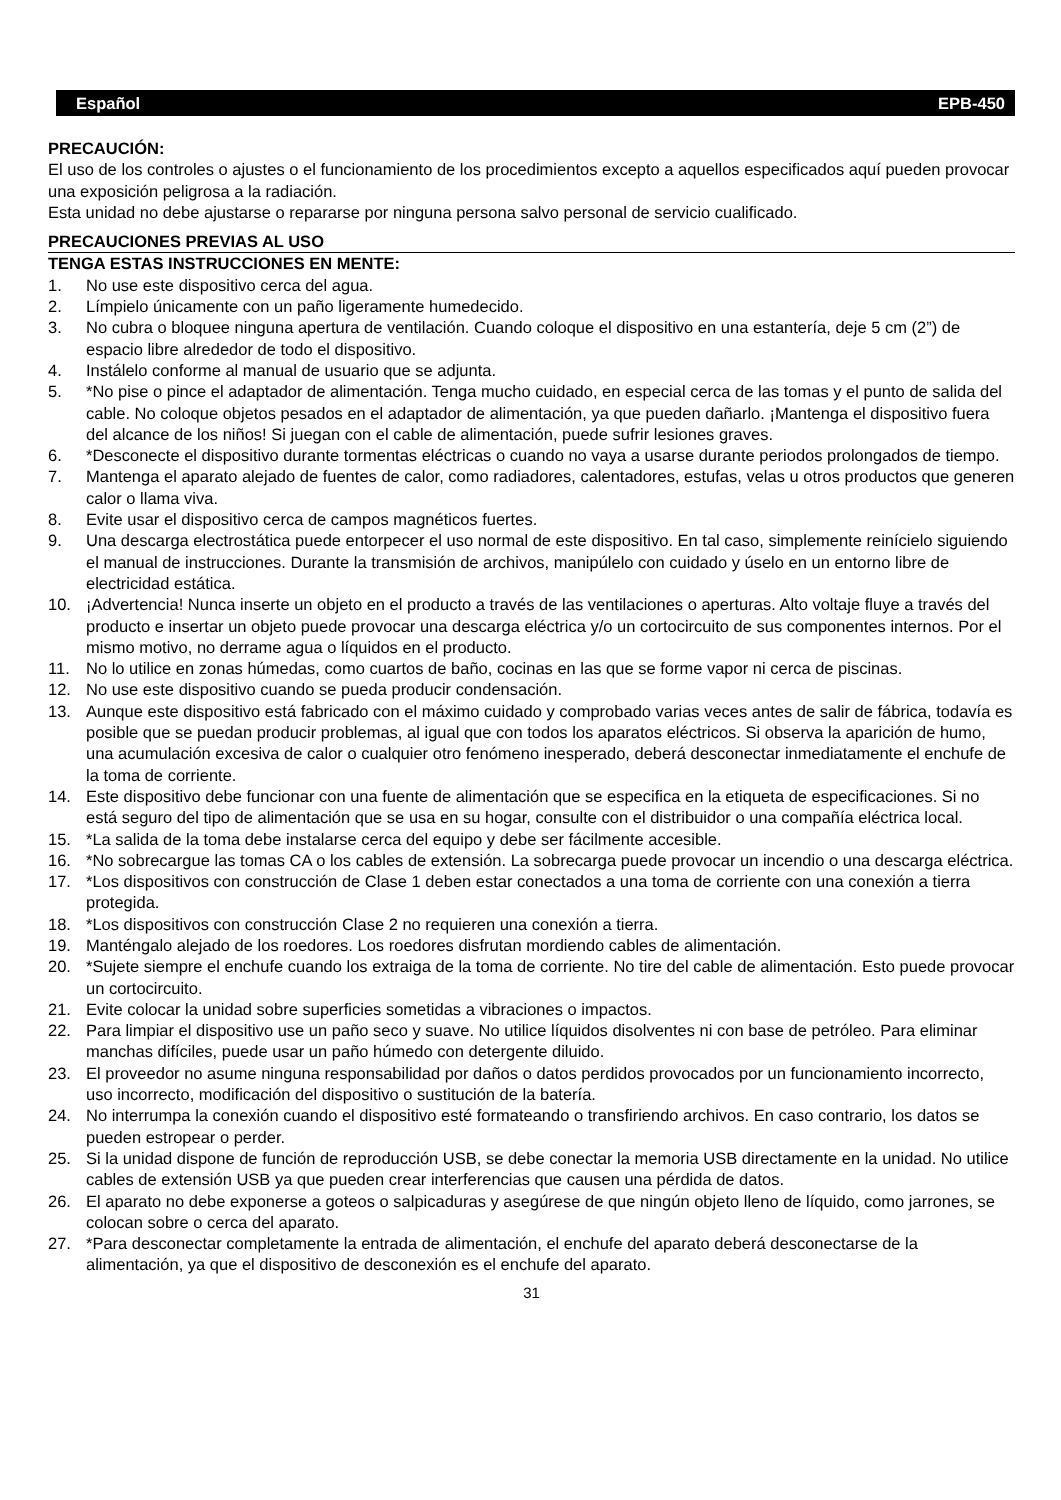Español EPB-450
PRECAUCIÓN:
El uso de los controles o ajustes o el funcionamiento de los procedimientos excepto a aquellos especificados aquí pueden provocar una exposición peligrosa a la radiación.
Esta unidad no debe ajustarse o repararse por ninguna persona salvo personal de servicio cualificado.
PRECAUCIONES PREVIAS AL USO
TENGA ESTAS INSTRUCCIONES EN MENTE:
1. No use este dispositivo cerca del agua.
2. Límpielo únicamente con un paño ligeramente humedecido.
3. No cubra o bloquee ninguna apertura de ventilación. Cuando coloque el dispositivo en una estantería, deje 5 cm (2”) de espacio libre alrededor de todo el dispositivo.
4. Instálelo conforme al manual de usuario que se adjunta.
5. *No pise o pince el adaptador de alimentación. Tenga mucho cuidado, en especial cerca de las tomas y el punto de salida del cable. No coloque objetos pesados en el adaptador de alimentación, ya que pueden dañarlo. ¡Mantenga el dispositivo fuera del alcance de los niños! Si juegan con el cable de alimentación, puede sufrir lesiones graves.
6. *Desconecte el dispositivo durante tormentas eléctricas o cuando no vaya a usarse durante periodos prolongados de tiempo.
7. Mantenga el aparato alejado de fuentes de calor, como radiadores, calentadores, estufas, velas u otros productos que generen calor o llama viva.
8. Evite usar el dispositivo cerca de campos magnéticos fuertes.
9. Una descarga electrostática puede entorpecer el uso normal de este dispositivo. En tal caso, simplemente reinícielo siguiendo el manual de instrucciones. Durante la transmisión de archivos, manipúlelo con cuidado y úselo en un entorno libre de electricidad estática.
10. ¡Advertencia! Nunca inserte un objeto en el producto a través de las ventilaciones o aperturas. Alto voltaje fluye a través del producto e insertar un objeto puede provocar una descarga eléctrica y/o un cortocircuito de sus componentes internos. Por el mismo motivo, no derrame agua o líquidos en el producto.
11. No lo utilice en zonas húmedas, como cuartos de baño, cocinas en las que se forme vapor ni cerca de piscinas.
12. No use este dispositivo cuando se pueda producir condensación.
13. Aunque este dispositivo está fabricado con el máximo cuidado y comprobado varias veces antes de salir de fábrica, todavía es posible que se puedan producir problemas, al igual que con todos los aparatos eléctricos. Si observa la aparición de humo, una acumulación excesiva de calor o cualquier otro fenómeno inesperado, deberá desconectar inmediatamente el enchufe de la toma de corriente.
14. Este dispositivo debe funcionar con una fuente de alimentación que se especifica en la etiqueta de especificaciones. Si no está seguro del tipo de alimentación que se usa en su hogar, consulte con el distribuidor o una compañía eléctrica local.
15. *La salida de la toma debe instalarse cerca del equipo y debe ser fácilmente accesible.
16. *No sobrecargue las tomas CA o los cables de extensión. La sobrecarga puede provocar un incendio o una descarga eléctrica.
17. *Los dispositivos con construcción de Clase 1 deben estar conectados a una toma de corriente con una conexión a tierra protegida.
18. *Los dispositivos con construcción Clase 2 no requieren una conexión a tierra.
19. Manténgalo alejado de los roedores. Los roedores disfrutan mordiendo cables de alimentación.
20. *Sujete siempre el enchufe cuando los extraiga de la toma de corriente. No tire del cable de alimentación. Esto puede provocar un cortocircuito.
21. Evite colocar la unidad sobre superficies sometidas a vibraciones o impactos.
22. Para limpiar el dispositivo use un paño seco y suave. No utilice líquidos disolventes ni con base de petróleo. Para eliminar manchas difíciles, puede usar un paño húmedo con detergente diluido.
23. El proveedor no asume ninguna responsabilidad por daños o datos perdidos provocados por un funcionamiento incorrecto, uso incorrecto, modificación del dispositivo o sustitución de la batería.
24. No interrumpa la conexión cuando el dispositivo esté formateando o transfiriendo archivos. En caso contrario, los datos se pueden estropear o perder.
25. Si la unidad dispone de función de reproducción USB, se debe conectar la memoria USB directamente en la unidad. No utilice cables de extensión USB ya que pueden crear interferencias que causen una pérdida de datos.
26. El aparato no debe exponerse a goteos o salpicaduras y asegúrese de que ningún objeto lleno de líquido, como jarrones, se colocan sobre o cerca del aparato.
27. *Para desconectar completamente la entrada de alimentación, el enchufe del aparato deberá desconectarse de la alimentación, ya que el dispositivo de desconexión es el enchufe del aparato.
31